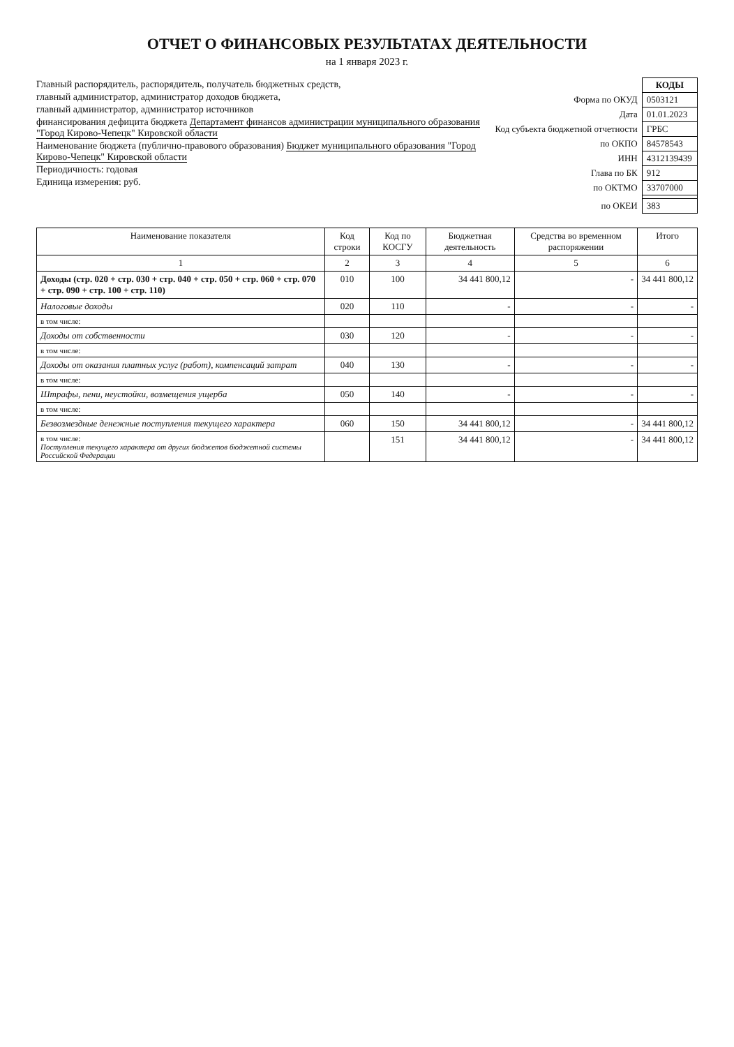ОТЧЕТ О ФИНАНСОВЫХ РЕЗУЛЬТАТАХ ДЕЯТЕЛЬНОСТИ
на 1 января 2023 г.
Главный распорядитель, распорядитель, получатель бюджетных средств,
главный администратор, администратор доходов бюджета,
главный администратор, администратор источников
финансирования дефицита бюджета Департамент финансов администрации муниципального образования "Город Кирово-Чепецк" Кировской области
Наименование бюджета (публично-правового образования) Бюджет муниципального образования "Город Кирово-Чепецк" Кировской области
Периодичность: годовая
Единица измерения: руб.
| | КОДЫ |
| Форма по ОКУД | 0503121 |
| Дата | 01.01.2023 |
| Код субъекта бюджетной отчетности | ГРБС |
| по ОКПО | 84578543 |
| ИНН | 4312139439 |
| Глава по БК | 912 |
| по ОКТМО | 33707000 |
| по ОКЕИ | 383 |
| Наименование показателя | Код строки | Код по КОСГУ | Бюджетная деятельность | Средства во временном распоряжении | Итого |
| --- | --- | --- | --- | --- | --- |
| 1 | 2 | 3 | 4 | 5 | 6 |
| Доходы (стр. 020 + стр. 030 + стр. 040 + стр. 050 + стр. 060 + стр. 070 + стр. 090 + стр. 100 + стр. 110) | 010 | 100 | 34 441 800,12 | - | 34 441 800,12 |
| Налоговые доходы | 020 | 110 | - | - | - |
| в том числе: | | | | | |
| Доходы от собственности | 030 | 120 | - | - | - |
| в том числе: | | | | | |
| Доходы от оказания платных услуг (работ), компенсаций затрат | 040 | 130 | - | - | - |
| в том числе: | | | | | |
| Штрафы, пени, неустойки, возмещения ущерба | 050 | 140 | - | - | - |
| в том числе: | | | | | |
| Безвозмездные денежные поступления текущего характера | 060 | 150 | 34 441 800,12 | - | 34 441 800,12 |
| в том числе: Поступления текущего характера от других бюджетов бюджетной системы Российской Федерации | | 151 | 34 441 800,12 | - | 34 441 800,12 |